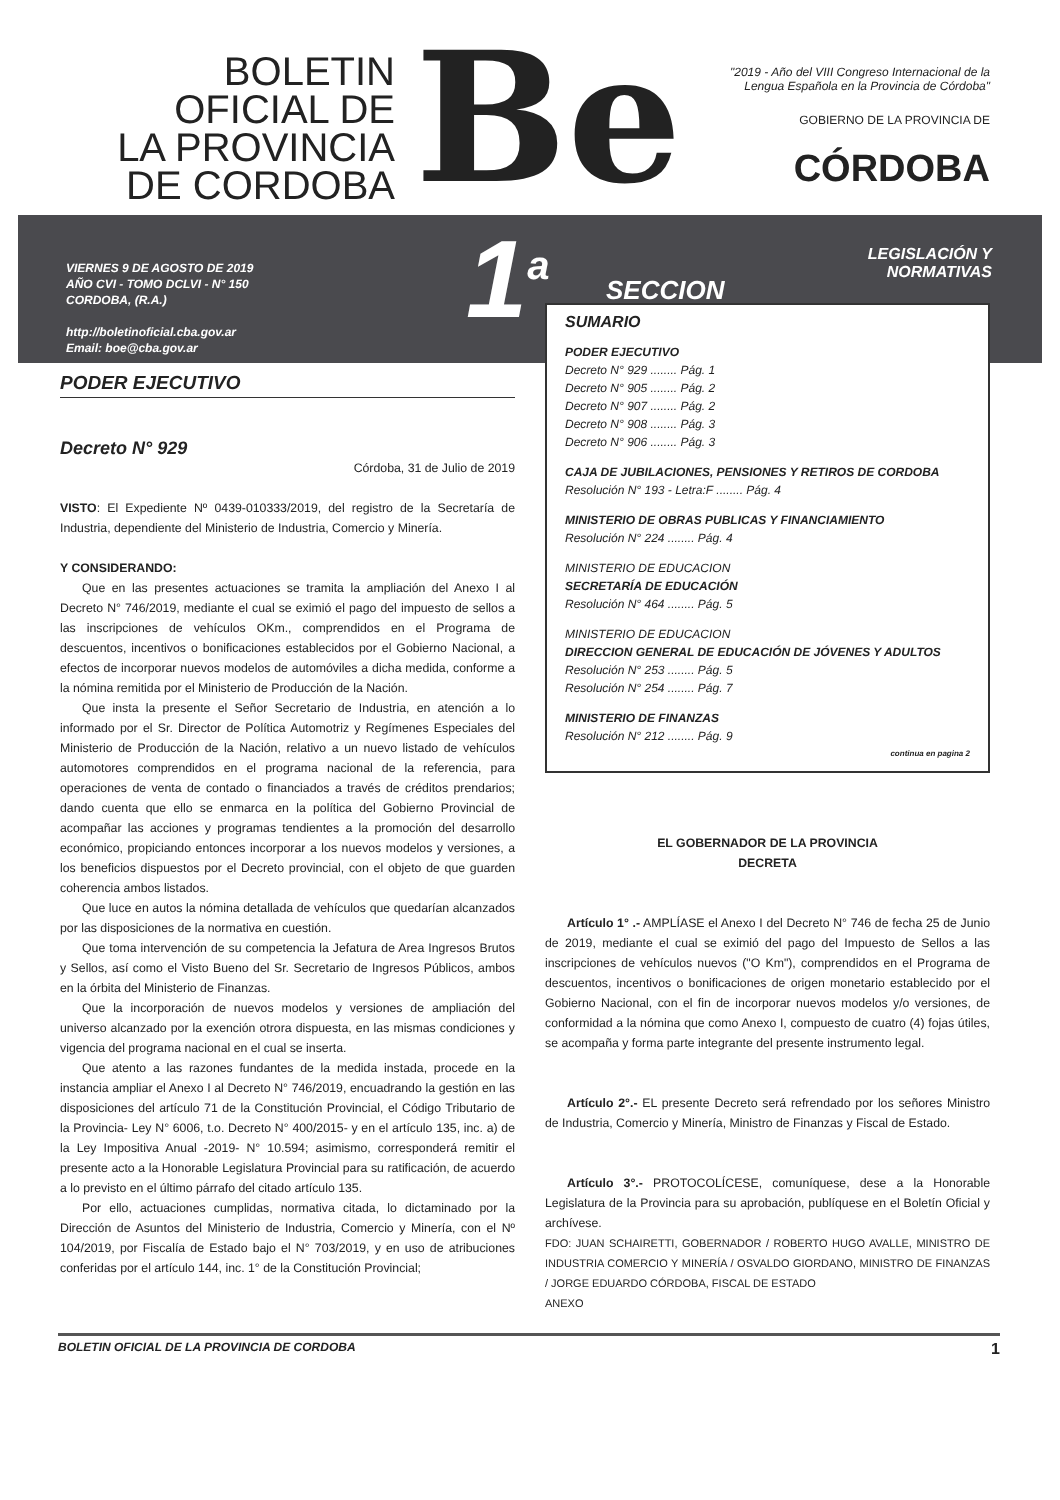BOLETIN
OFICIAL DE
LA PROVINCIA
DE CORDOBA
Be
"2019 - Año del VIII Congreso Internacional de la
Lengua Española en la Provincia de Córdoba"
GOBIERNO DE LA PROVINCIA DE
CÓRDOBA
VIERNES 9 DE AGOSTO DE 2019
AÑO CVI - TOMO DCLVI - N° 150
CORDOBA, (R.A.)
http://boletinoficial.cba.gov.ar
Email: boe@cba.gov.ar
1<sup>a</sup>
SECCION
LEGISLACIÓN Y
NORMATIVAS
PODER EJECUTIVO
Decreto N° 929
Córdoba, 31 de Julio de 2019
VISTO: El Expediente Nº 0439-010333/2019, del registro de la Secretaría de Industria, dependiente del Ministerio de Industria, Comercio y Minería.
Y CONSIDERANDO:
Que en las presentes actuaciones se tramita la ampliación del Anexo I al Decreto N° 746/2019, mediante el cual se eximió el pago del impuesto de sellos a las inscripciones de vehículos OKm., comprendidos en el Programa de descuentos, incentivos o bonificaciones establecidos por el Gobierno Nacional, a efectos de incorporar nuevos modelos de automóviles a dicha medida, conforme a la nómina remitida por el Ministerio de Producción de la Nación.
Que insta la presente el Señor Secretario de Industria, en atención a lo informado por el Sr. Director de Política Automotriz y Regímenes Especiales del Ministerio de Producción de la Nación, relativo a un nuevo listado de vehículos automotores comprendidos en el programa nacional de la referencia, para operaciones de venta de contado o financiados a través de créditos prendarios; dando cuenta que ello se enmarca en la política del Gobierno Provincial de acompañar las acciones y programas tendientes a la promoción del desarrollo económico, propiciando entonces incorporar a los nuevos modelos y versiones, a los beneficios dispuestos por el Decreto provincial, con el objeto de que guarden coherencia ambos listados.
Que luce en autos la nómina detallada de vehículos que quedarían alcanzados por las disposiciones de la normativa en cuestión.
Que toma intervención de su competencia la Jefatura de Area Ingresos Brutos y Sellos, así como el Visto Bueno del Sr. Secretario de Ingresos Públicos, ambos en la órbita del Ministerio de Finanzas.
Que la incorporación de nuevos modelos y versiones de ampliación del universo alcanzado por la exención otrora dispuesta, en las mismas condiciones y vigencia del programa nacional en el cual se inserta.
Que atento a las razones fundantes de la medida instada, procede en la instancia ampliar el Anexo I al Decreto N° 746/2019, encuadrando la gestión en las disposiciones del artículo 71 de la Constitución Provincial, el Código Tributario de la Provincia- Ley N° 6006, t.o. Decreto N° 400/2015- y en el artículo 135, inc. a) de la Ley Impositiva Anual -2019- N° 10.594; asimismo, corresponderá remitir el presente acto a la Honorable Legislatura Provincial para su ratificación, de acuerdo a lo previsto en el último párrafo del citado artículo 135.
Por ello, actuaciones cumplidas, normativa citada, lo dictaminado por la Dirección de Asuntos del Ministerio de Industria, Comercio y Minería, con el Nº 104/2019, por Fiscalía de Estado bajo el N° 703/2019, y en uso de atribuciones conferidas por el artículo 144, inc. 1° de la Constitución Provincial;
SUMARIO
PODER EJECUTIVO
Decreto N° 929 ........ Pág. 1
Decreto N° 905 ........ Pág. 2
Decreto N° 907 ........ Pág. 2
Decreto N° 908 ........ Pág. 3
Decreto N° 906 ........ Pág. 3
CAJA DE JUBILACIONES, PENSIONES Y RETIROS DE CORDOBA
Resolución N° 193 - Letra:F ........ Pág. 4
MINISTERIO DE OBRAS PUBLICAS Y FINANCIAMIENTO
Resolución N° 224 ........ Pág. 4
MINISTERIO DE EDUCACION
SECRETARÍA DE EDUCACIÓN
Resolución N° 464 ........ Pág. 5
MINISTERIO DE EDUCACION
DIRECCION GENERAL DE EDUCACIÓN DE JÓVENES Y ADULTOS
Resolución N° 253 ........ Pág. 5
Resolución N° 254 ........ Pág. 7
MINISTERIO DE FINANZAS
Resolución N° 212 ........ Pág. 9
continua en pagina 2
EL GOBERNADOR DE LA PROVINCIA
DECRETA
Artículo 1° .- AMPLÍASE el Anexo I del Decreto N° 746 de fecha 25 de Junio de 2019, mediante el cual se eximió del pago del Impuesto de Sellos a las inscripciones de vehículos nuevos ("O Km"), comprendidos en el Programa de descuentos, incentivos o bonificaciones de origen monetario establecido por el Gobierno Nacional, con el fin de incorporar nuevos modelos y/o versiones, de conformidad a la nómina que como Anexo I, compuesto de cuatro (4) fojas útiles, se acompaña y forma parte integrante del presente instrumento legal.
Artículo 2°.- EL presente Decreto será refrendado por los señores Ministro de Industria, Comercio y Minería, Ministro de Finanzas y Fiscal de Estado.
Artículo 3°.- PROTOCOLÍCESE, comuníquese, dese a la Honorable Legislatura de la Provincia para su aprobación, publíquese en el Boletín Oficial y archívese.
FDO: JUAN SCHAIRETTI, GOBERNADOR / ROBERTO HUGO AVALLE, MINISTRO DE INDUSTRIA COMERCIO Y MINERÍA / OSVALDO GIORDANO, MINISTRO DE FINANZAS / JORGE EDUARDO CÓRDOBA, FISCAL DE ESTADO
ANEXO
BOLETIN OFICIAL DE LA PROVINCIA DE CORDOBA 1